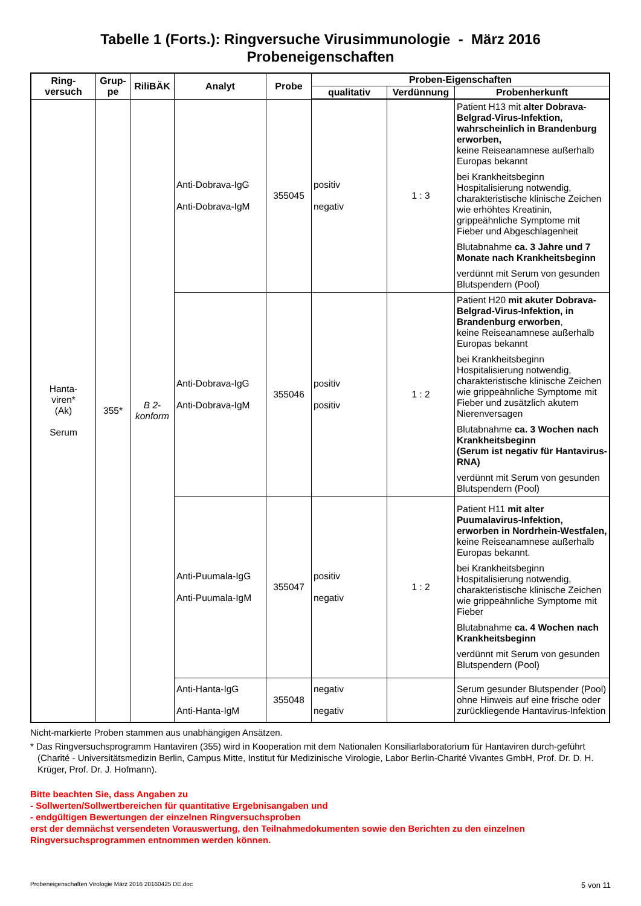Tabelle 1 (Forts.): Ringversuche Virusimmunologie - März 2016
Probeneigenschaften
| Ring- versuch | Grup- pe | RiliBÄK | Analyt | Probe | Proben-Eigenschaften | | |
| --- | --- | --- | --- | --- | --- | --- | --- |
| | | | | | qualitativ | Verdünnung | Probenherkunft |
| Hanta- viren* (Ak) Serum | 355* | B 2- konform | Anti-Dobrava-IgG Anti-Dobrava-IgM | 355045 | positiv negativ | 1 : 3 | Patient H13 mit alter Dobrava-Belgrad-Virus-Infektion, wahrscheinlich in Brandenburg erworben, keine Reiseanamnese außerhalb Europas bekannt bei Krankheitsbeginn Hospitalisierung notwendig, charakteristische klinische Zeichen wie erhöhtes Kreatinin, grippeähnliche Symptome mit Fieber und Abgeschlagenheit Blutabnahme ca. 3 Jahre und 7 Monate nach Krankheitsbeginn verdünnt mit Serum von gesunden Blutspendern (Pool) |
| | | | Anti-Dobrava-IgG Anti-Dobrava-IgM | 355046 | positiv positiv | 1 : 2 | Patient H20 mit akuter Dobrava-Belgrad-Virus-Infektion, in Brandenburg erworben , keine Reiseanamnese außerhalb Europas bekannt bei Krankheitsbeginn Hospitalisierung notwendig, charakteristische klinische Zeichen wie grippeähnliche Symptome mit Fieber und zusätzlich akutem Nierenversagen Blutabnahme ca. 3 Wochen nach Krankheitsbeginn (Serum ist negativ für Hantavirus-RNA) verdünnt mit Serum von gesunden Blutspendern (Pool) |
| | | | Anti-Puumala-IgG Anti-Puumala-IgM | 355047 | positiv negativ | 1 : 2 | Patient H11 mit alter Puumalavirus-Infektion, erworben in Nordrhein-Westfalen, keine Reiseanamnese außerhalb Europas bekannt. bei Krankheitsbeginn Hospitalisierung notwendig, charakteristische klinische Zeichen wie grippeähnliche Symptome mit Fieber Blutabnahme ca. 4 Wochen nach Krankheitsbeginn verdünnt mit Serum von gesunden Blutspendern (Pool) |
| | | | Anti-Hanta-IgG Anti-Hanta-IgM | 355048 | negativ negativ | | Serum gesunder Blutspender (Pool) ohne Hinweis auf eine frische oder zurückliegende Hantavirus-Infektion |
Nicht-markierte Proben stammen aus unabhängigen Ansätzen.
* Das Ringversuchsprogramm Hantaviren (355) wird in Kooperation mit dem Nationalen Konsiliarlaboratorium für Hantaviren durch-geführt (Charité - Universitätsmedizin Berlin, Campus Mitte, Institut für Medizinische Virologie, Labor Berlin-Charité Vivantes GmbH, Prof. Dr. D. H. Krüger, Prof. Dr. J. Hofmann).
Bitte beachten Sie, dass Angaben zu
- Sollwerten/Sollwertbereichen für quantitative Ergebnisangaben und
- endgültigen Bewertungen der einzelnen Ringversuchsproben
erst der demnächst versendeten Vorauswertung, den Teilnahmedokumenten sowie den Berichten zu den einzelnen Ringversuchsprogrammen entnommen werden können.
Probeneigenschaften Virologie März 2016 20160425 DE.doc 5 von 11